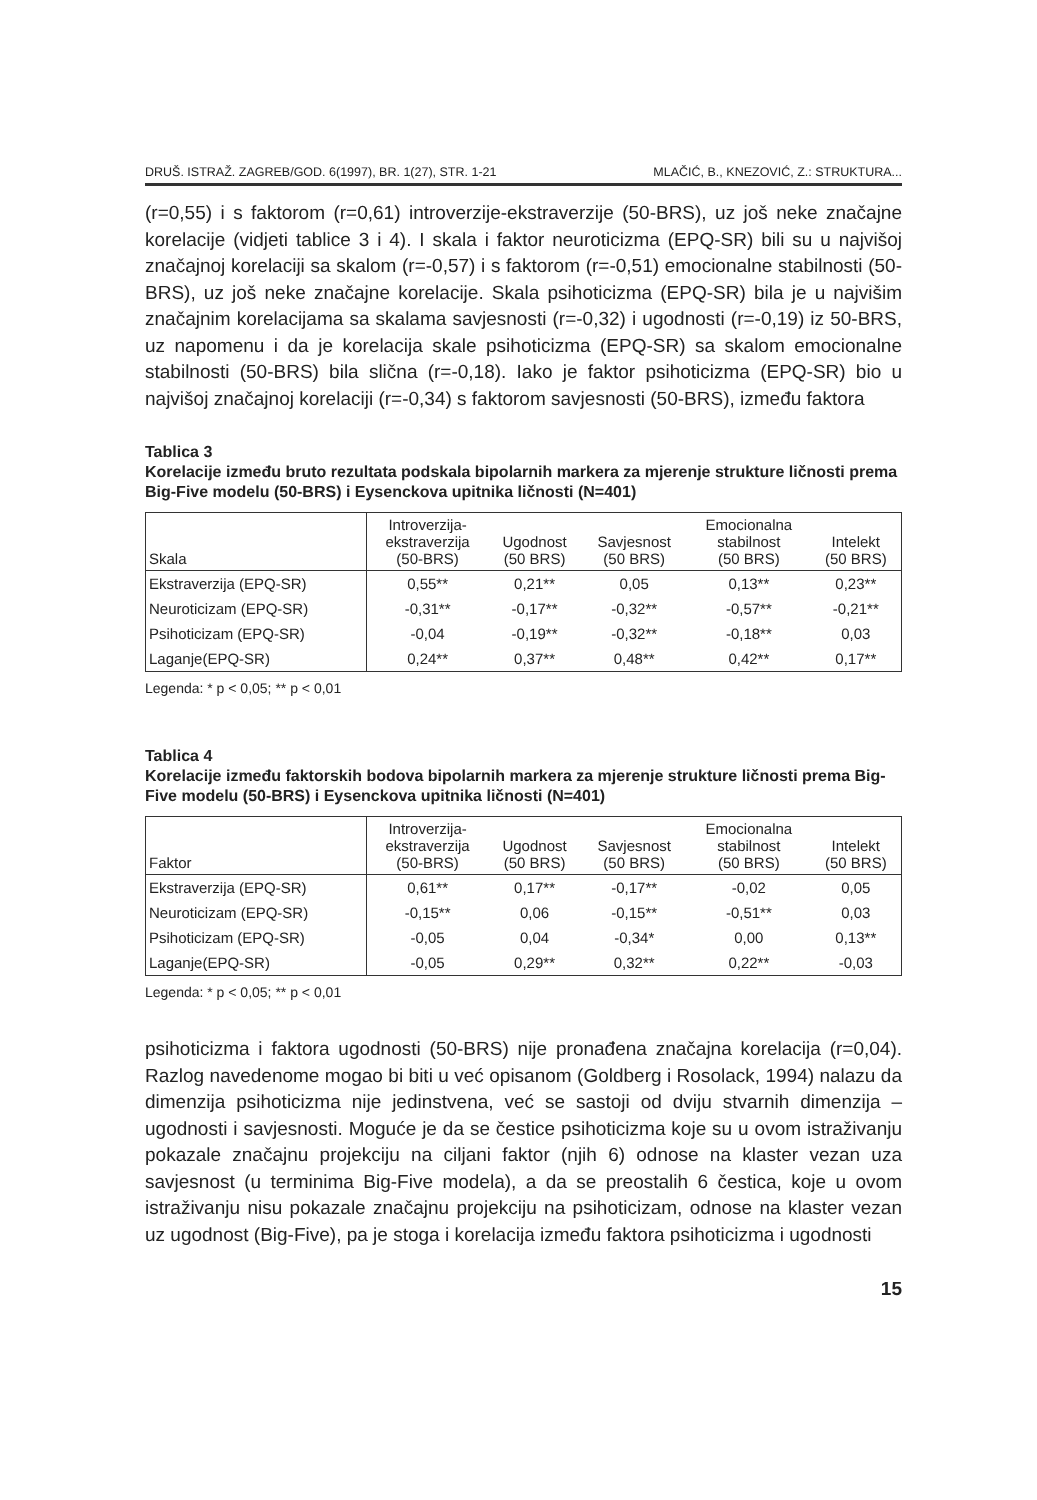DRUŠ. ISTRAŽ. ZAGREB/GOD. 6(1997), BR. 1(27), STR. 1-21 MLAČIĆ, B., KNEZOVIĆ, Z.: STRUKTURA...
(r=0,55) i s faktorom (r=0,61) introverzije-ekstraverzije (50-BRS), uz još neke značajne korelacije (vidjeti tablice 3 i 4). I skala i faktor neuroticizma (EPQ-SR) bili su u najvišoj značajnoj korelaciji sa skalom (r=-0,57) i s faktorom (r=-0,51) emocionalne stabilnosti (50-BRS), uz još neke značajne korelacije. Skala psihoticizma (EPQ-SR) bila je u najvišim značajnim korelacijama sa skalama savjesnosti (r=-0,32) i ugodnosti (r=-0,19) iz 50-BRS, uz napomenu i da je korelacija skale psihoticizma (EPQ-SR) sa skalom emocionalne stabilnosti (50-BRS) bila slična (r=-0,18). Iako je faktor psihoticizma (EPQ-SR) bio u najvišoj značajnoj korelaciji (r=-0,34) s faktorom savjesnosti (50-BRS), između faktora
Tablica 3
Korelacije između bruto rezultata podskala bipolarnih markera za mjerenje strukture ličnosti prema Big-Five modelu (50-BRS) i Eysenckova upitnika ličnosti (N=401)
| Skala | Introverzija- ekstraverzija (50-BRS) | Ugodnost (50 BRS) | Savjesnost (50 BRS) | Emocionalna stabilnost (50 BRS) | Intelekt (50 BRS) |
| --- | --- | --- | --- | --- | --- |
| Ekstraverzija (EPQ-SR) | 0,55** | 0,21** | 0,05 | 0,13** | 0,23** |
| Neuroticizam (EPQ-SR) | -0,31** | -0,17** | -0,32** | -0,57** | -0,21** |
| Psihoticizam (EPQ-SR) | -0,04 | -0,19** | -0,32** | -0,18** | 0,03 |
| Laganje(EPQ-SR) | 0,24** | 0,37** | 0,48** | 0,42** | 0,17** |
Legenda: * p < 0,05; ** p < 0,01
Tablica 4
Korelacije između faktorskih bodova bipolarnih markera za mjerenje strukture ličnosti prema Big-Five modelu (50-BRS) i Eysenckova upitnika ličnosti (N=401)
| Faktor | Introverzija- ekstraverzija (50-BRS) | Ugodnost (50 BRS) | Savjesnost (50 BRS) | Emocionalna stabilnost (50 BRS) | Intelekt (50 BRS) |
| --- | --- | --- | --- | --- | --- |
| Ekstraverzija (EPQ-SR) | 0,61** | 0,17** | -0,17** | -0,02 | 0,05 |
| Neuroticizam (EPQ-SR) | -0,15** | 0,06 | -0,15** | -0,51** | 0,03 |
| Psihoticizam (EPQ-SR) | -0,05 | 0,04 | -0,34* | 0,00 | 0,13** |
| Laganje(EPQ-SR) | -0,05 | 0,29** | 0,32** | 0,22** | -0,03 |
Legenda: * p < 0,05; ** p < 0,01
psihoticizma i faktora ugodnosti (50-BRS) nije pronađena značajna korelacija (r=0,04). Razlog navedenome mogao bi biti u već opisanom (Goldberg i Rosolack, 1994) nalazu da dimenzija psihoticizma nije jedinstvena, već se sastoji od dviju stvarnih dimenzija – ugodnosti i savjesnosti. Moguće je da se čestice psihoticizma koje su u ovom istraživanju pokazale značajnu projekciju na ciljani faktor (njih 6) odnose na klaster vezan uza savjesnost (u terminima Big-Five modela), a da se preostalih 6 čestica, koje u ovom istraživanju nisu pokazale značajnu projekciju na psihoticizam, odnose na klaster vezan uz ugodnost (Big-Five), pa je stoga i korelacija između faktora psihoticizma i ugodnosti
15